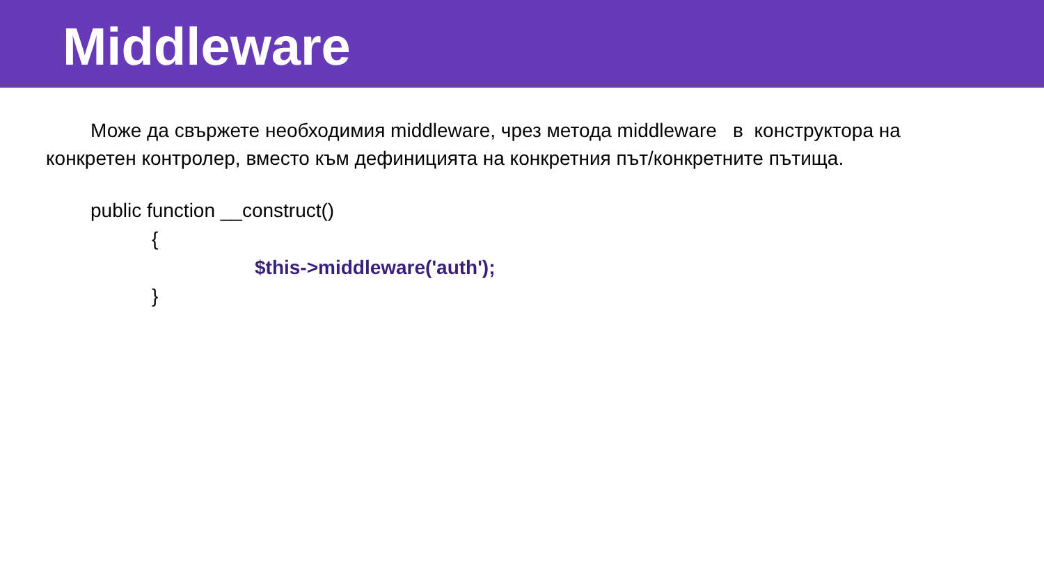Middleware
Може да свържете необходимия middleware, чрез метода middleware в конструктора на конкретен контролер, вместо към дефиницията на конкретния път/конкретните пътища.
public function __construct()
{
$this->middleware('auth');
}